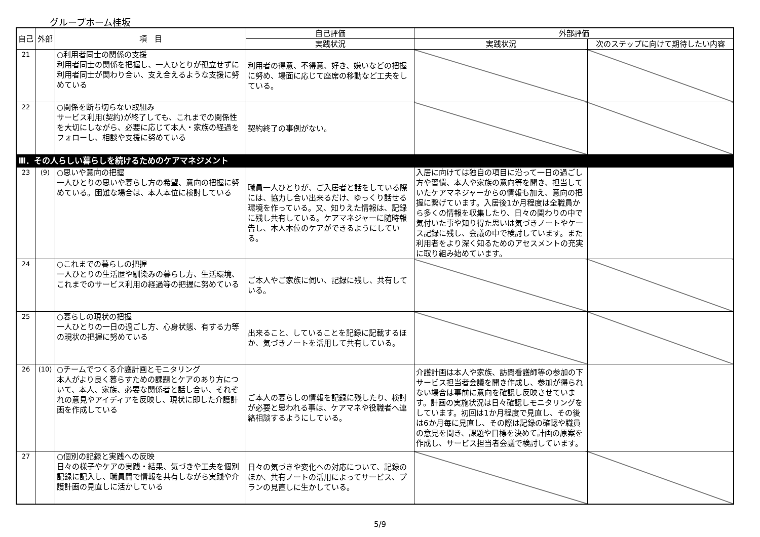グループホーム桂坂
| 自己 | 外部 | 項 目 | 自己評価 | 外部評価 | |
| --- | --- | --- | --- | --- | --- |
| | | | 実践状況 | 実践状況 | 次のステップに向けて期待したい内容 |
| 21 | | ○利用者同士の関係の支援 利用者同士の関係を把握し、一人ひとりが孤立せずに利用者同士が関わり合い、支え合えるような支援に努めている | 利用者の得意、不得意、好き、嫌いなどの把握に努め、場面に応じて座席の移動など工夫をしている。 | | |
| 22 | | ○関係を断ち切らない取組み サービス利用(契約)が終了しても、これまでの関係性を大切にしながら、必要に応じて本人・家族の経過をフォローし、相談や支援に努めている | 契約終了の事例がない。 | | |
| Ⅲ．その人らしい暮らしを続けるためのケアマネジメント | | | | | |
| 23 | (9) | ○思いや意向の把握 一人ひとりの思いや暮らし方の希望、意向の把握に努めている。困難な場合は、本人本位に検討している | 職員一人ひとりが、ご入居者と話をしている際には、協力し合い出来るだけ、ゆっくり話せる環境を作っている。又、知りえた情報は、記録に残し共有している。ケアマネジャーに随時報告し、本人本位のケアができるようにしている。 | 入居に向けては独自の項目に沿って一日の過ごし方や習慣、本人や家族の意向等を聞き、担当していたケアマネジャーからの情報も加え、意向の把握に繋げています。入居後1か月程度は全職員から多くの情報を収集したり、日々の関わりの中で気付いた事や知り得た思いは気づきノートやケース記録に残し、会議の中で検討しています。また利用者をより深く知るためのアセスメントの充実に取り組み始めています。 | |
| 24 | | ○これまでの暮らしの把握 一人ひとりの生活歴や馴染みの暮らし方、生活環境、これまでのサービス利用の経過等の把握に努めている | ご本人やご家族に伺い、記録に残し、共有している。 | | |
| 25 | | ○暮らしの現状の把握 一人ひとりの一日の過ごし方、心身状態、有する力等の現状の把握に努めている | 出来ること、していることを記録に記載するほか、気づきノートを活用して共有している。 | | |
| 26 | (10) | ○チームでつくる介護計画とモニタリング 本人がより良く暮らすための課題とケアのあり方について、本人、家族、必要な関係者と話し合い、それぞれの意見やアイディアを反映し、現状に即した介護計画を作成している | ご本人の暮らしの情報を記録に残したり、検討が必要と思われる事は、ケアマネや役職者へ連絡相談するようにしている。 | 介護計画は本人や家族、訪問看護師等の参加の下サービス担当者会議を開き作成し、参加が得られない場合は事前に意向を確認し反映させています。計画の実施状況は日々確認しモニタリングをしています。初回は1か月程度で見直し、その後は6か月毎に見直し、その際は記録の確認や職員の意見を聞き、課題や目標を決めて計画の原案を作成し、サービス担当者会議で検討しています。 | |
| 27 | | ○個別の記録と実践への反映 日々の様子やケアの実践・結果、気づきや工夫を個別記録に記入し、職員間で情報を共有しながら実践や介護計画の見直しに活かしている | 日々の気づきや変化への対応について、記録のほか、共有ノートの活用によってサービス、プランの見直しに生かしている。 | | |
5/9